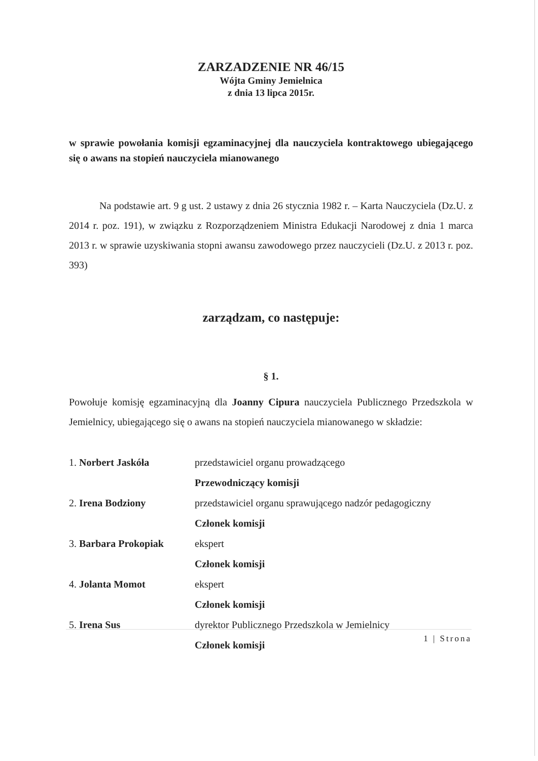ZARZADZENIE NR 46/15
Wójta Gminy Jemielnica
z dnia 13 lipca 2015r.
w sprawie powołania komisji egzaminacyjnej dla nauczyciela kontraktowego ubiegającego się o awans na stopień nauczyciela mianowanego
Na podstawie art. 9 g ust. 2 ustawy z dnia 26 stycznia 1982 r. – Karta Nauczyciela (Dz.U. z 2014 r. poz. 191), w związku z Rozporządzeniem Ministra Edukacji Narodowej z dnia 1 marca 2013 r. w sprawie uzyskiwania stopni awansu zawodowego przez nauczycieli (Dz.U. z 2013 r. poz. 393)
zarządzam, co następuje:
§ 1.
Powołuje komisję egzaminacyjną dla Joanny Cipura nauczyciela Publicznego Przedszkola w Jemielnicy, ubiegającego się o awans na stopień nauczyciela mianowanego w składzie:
1. Norbert Jaskóła przedstawiciel organu prowadzącego
Przewodniczący komisji
2. Irena Bodziony przedstawiciel organu sprawującego nadzór pedagogiczny
Członek komisji
3. Barbara Prokopiak ekspert
Członek komisji
4. Jolanta Momot ekspert
Członek komisji
5. Irena Sus dyrektor Publicznego Przedszkola w Jemielnicy
Członek komisji
1 | Strona